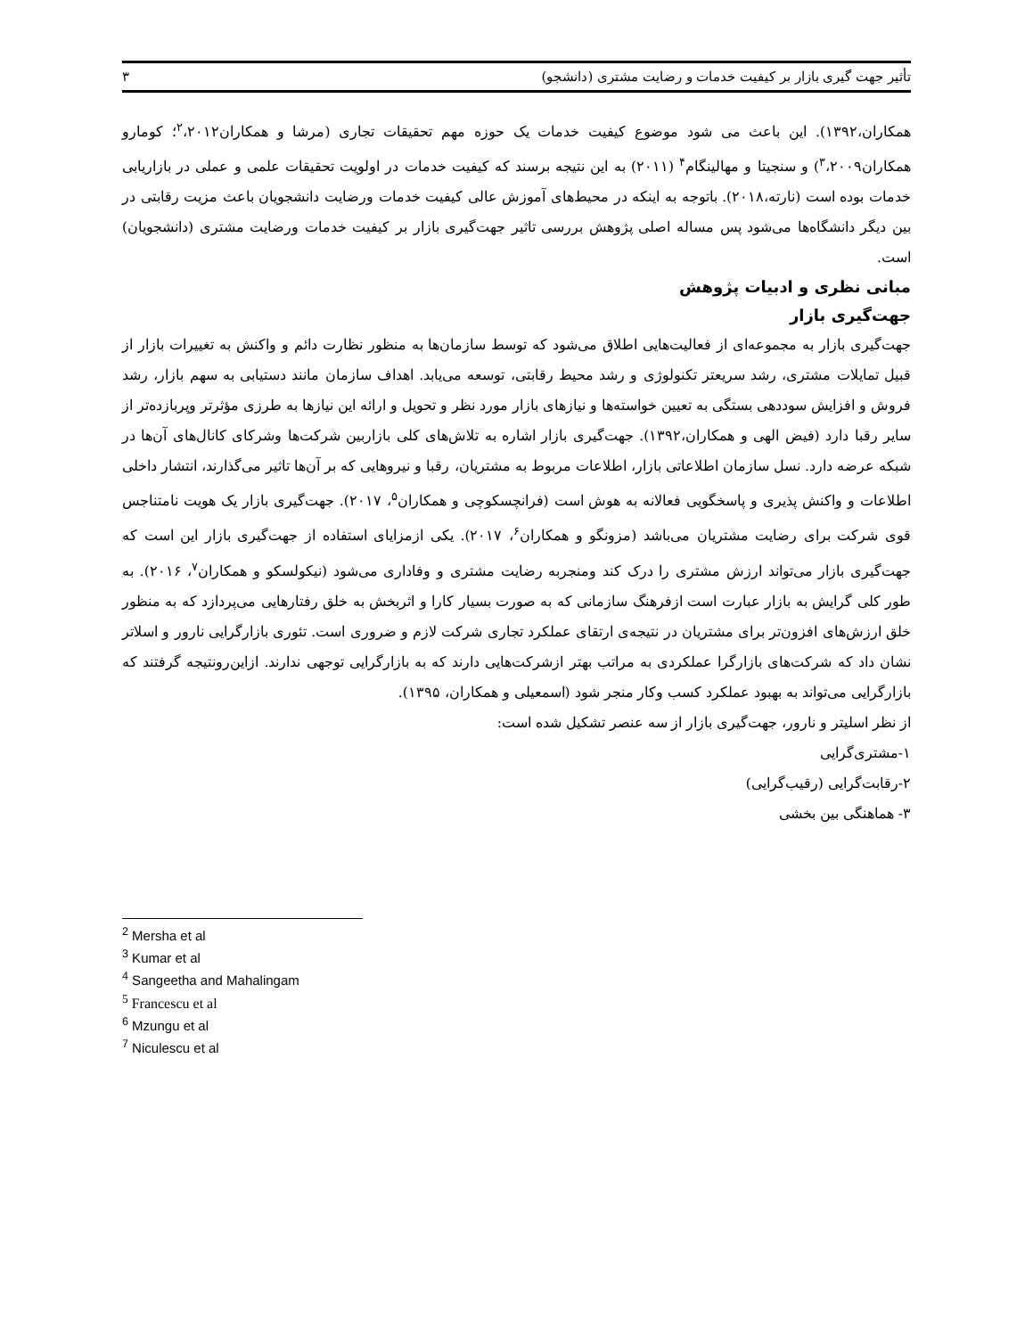تأثیر جهت گیری بازار بر کیفیت خدمات و رضایت مشتری (دانشجو) ۳
همکاران،۱۳۹۲). این باعث می شود موضوع کیفیت خدمات یک حوزه مهم تحقیقات تجاری (مرشا و همکاران<sup>۲</sup>،۲۰۱۲؛ کومارو همکاران<sup>۳</sup>،۲۰۰۹) و سنجیتا و مهالینگام<sup>۴</sup> (۲۰۱۱) به این نتیجه برسند که کیفیت خدمات در اولویت تحقیقات علمی و عملی در بازاریابی خدمات بوده است (نارته،۲۰۱۸). باتوجه به اینکه در محیط‌های آموزش عالی کیفیت خدمات ورضایت دانشجویان باعث مزیت رقابتی در بین دیگر دانشگاه‌ها می‌شود پس مساله اصلی پژوهش بررسی تاثیر جهت‌گیری بازار بر کیفیت خدمات ورضایت مشتری (دانشجویان) است.
مبانی نظری و ادبیات پژوهش
جهت‌گیری بازار
جهت‌گیری بازار به مجموعه‌ای از فعالیت‌هایی اطلاق می‌شود که توسط سازمان‌ها به منظور نظارت دائم و واکنش به تغییرات بازار از قبیل تمایلات مشتری، رشد سریعتر تکنولوژی و رشد محیط رقابتی، توسعه می‌یابد. اهداف سازمان مانند دستیابی به سهم بازار، رشد فروش و افزایش سوددهی بستگی به تعیین خواسته‌ها و نیازهای بازار مورد نظر و تحویل و ارائه این نیازها به طرزی مؤثرتر وپربازده‌تر از سایر رقبا دارد (فیض الهی و همکاران،۱۳۹۲). جهت‌گیری بازار اشاره به تلاش‌های کلی بازاربین شرکت‌ها وشرکای کانال‌های آن‌ها در شبکه عرضه دارد. نسل سازمان اطلاعاتی بازار، اطلاعات مربوط به مشتریان، رقبا و نیروهایی که بر آن‌ها تاثیر می‌گذارند، انتشار داخلی اطلاعات و واکنش پذیری و پاسخگویی فعالانه به هوش است (فرانچسکوچی و همکاران<sup>۵</sup>، ۲۰۱۷). جهت‌گیری بازار یک هویت نامتناجس قوی شرکت برای رضایت مشتریان می‌باشد (مزونگو و همکاران<sup>۶</sup>، ۲۰۱۷). یکی ازمزایای استفاده از جهت‌گیری بازار این است که جهت‌گیری بازار می‌تواند ارزش مشتری را درک کند ومنجربه رضایت مشتری و وفاداری می‌شود (نیکولسکو و همکاران<sup>۷</sup>، ۲۰۱۶). به طور کلی گرایش به بازار عبارت است ازفرهنگ سازمانی که به صورت بسیار کارا و اثربخش به خلق رفتارهایی می‌پردازد که به منظور خلق ارزش‌های افزون‌تر برای مشتریان در نتیجه‌ی ارتقای عملکرد تجاری شرکت لازم و ضروری است. تئوری بازارگرایی نارور و اسلاتر نشان داد که شرکت‌های بازارگرا عملکردی به مراتب بهتر ازشرکت‌هایی دارند که به بازارگرایی توجهی ندارند. ازاین‌رونتیجه گرفتند که بازارگرایی می‌تواند به بهبود عملکرد کسب وکار منجر شود (اسمعیلی و همکاران، ۱۳۹۵).
از نظر اسلیتر و نارور، جهت‌گیری بازار از سه عنصر تشکیل شده است:
۱-مشتری‌گرایی
۲-رقابت‌گرایی (رقیب‌گرایی)
۳- هماهنگی بین بخشی
<sup>2</sup> Mersha et al
<sup>3</sup> Kumar et al
<sup>4</sup> Sangeetha and Mahalingam
<sup>5</sup> Francescu et al
<sup>6</sup> Mzungu et al
<sup>7</sup> Niculescu et al